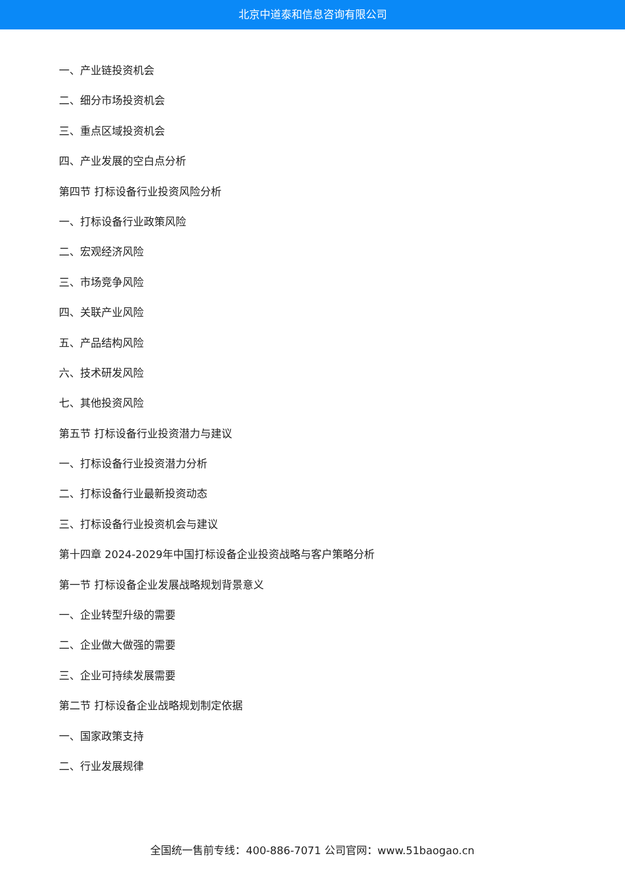北京中道泰和信息咨询有限公司
一、产业链投资机会
二、细分市场投资机会
三、重点区域投资机会
四、产业发展的空白点分析
第四节 打标设备行业投资风险分析
一、打标设备行业政策风险
二、宏观经济风险
三、市场竞争风险
四、关联产业风险
五、产品结构风险
六、技术研发风险
七、其他投资风险
第五节 打标设备行业投资潜力与建议
一、打标设备行业投资潜力分析
二、打标设备行业最新投资动态
三、打标设备行业投资机会与建议
第十四章 2024-2029年中国打标设备企业投资战略与客户策略分析
第一节 打标设备企业发展战略规划背景意义
一、企业转型升级的需要
二、企业做大做强的需要
三、企业可持续发展需要
第二节 打标设备企业战略规划制定依据
一、国家政策支持
二、行业发展规律
全国统一售前专线：400-886-7071 公司官网：www.51baogao.cn